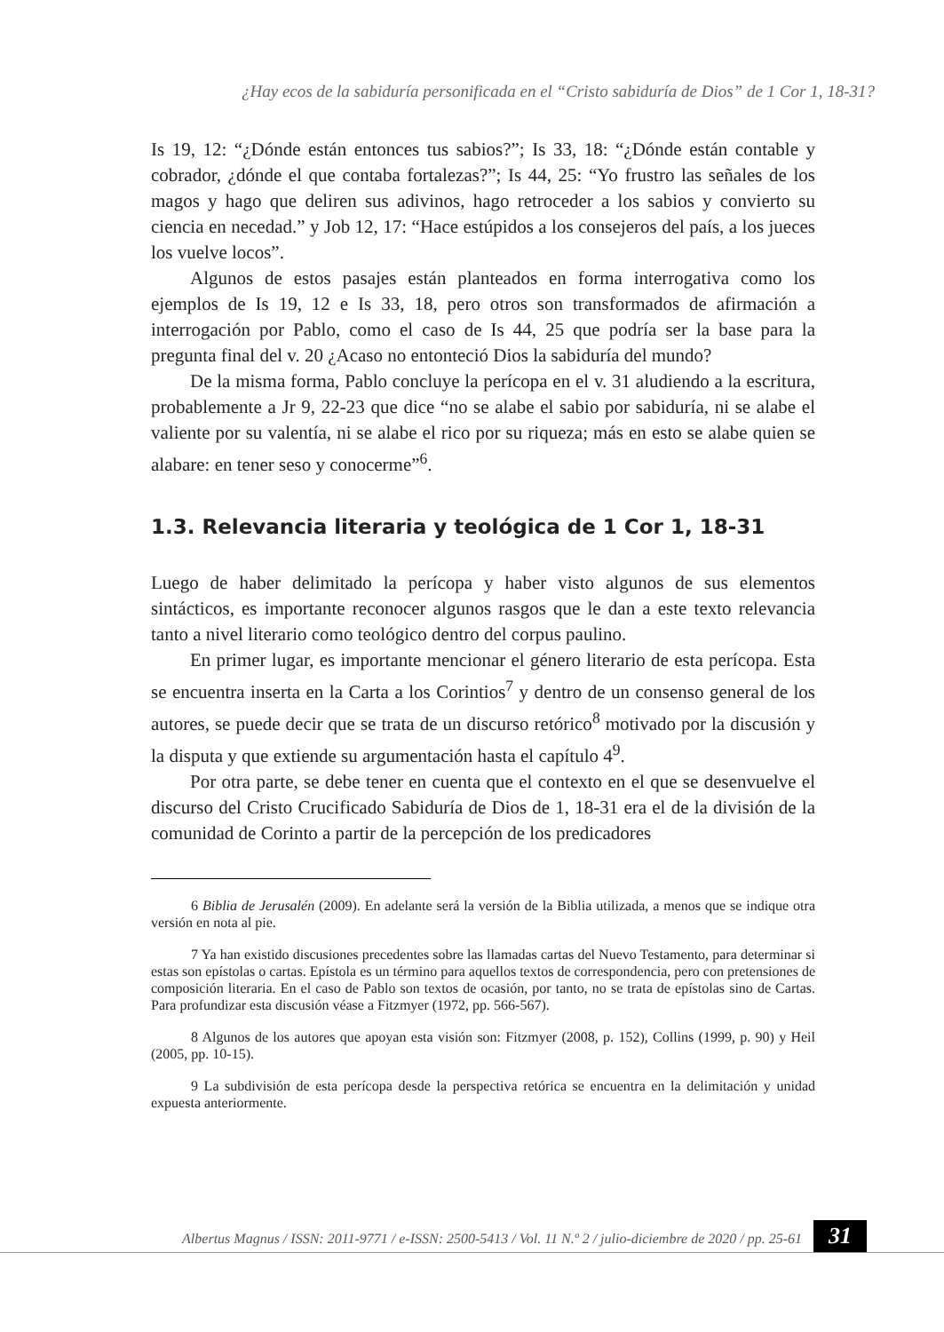¿Hay ecos de la sabiduría personificada en el “Cristo sabiduría de Dios” de 1 Cor 1, 18-31?
Is 19, 12: “¿Dónde están entonces tus sabios?”; Is 33, 18: “¿Dónde están contable y cobrador, ¿dónde el que contaba fortalezas?”; Is 44, 25: “Yo frustro las señales de los magos y hago que deliren sus adivinos, hago retroceder a los sabios y convierto su ciencia en necedad.” y Job 12, 17: “Hace estúpidos a los consejeros del país, a los jueces los vuelve locos”.
Algunos de estos pasajes están planteados en forma interrogativa como los ejemplos de Is 19, 12 e Is 33, 18, pero otros son transformados de afirmación a interrogación por Pablo, como el caso de Is 44, 25 que podría ser la base para la pregunta final del v. 20 ¿Acaso no entonteció Dios la sabiduría del mundo?
De la misma forma, Pablo concluye la perícopa en el v. 31 aludiendo a la escritura, probablemente a Jr 9, 22-23 que dice “no se alabe el sabio por sabiduría, ni se alabe el valiente por su valentía, ni se alabe el rico por su riqueza; más en esto se alabe quien se alabare: en tener seso y conocerme”<sup>6</sup>.
1.3. Relevancia literaria y teológica de 1 Cor 1, 18-31
Luego de haber delimitado la perícopa y haber visto algunos de sus elementos sintácticos, es importante reconocer algunos rasgos que le dan a este texto relevancia tanto a nivel literario como teológico dentro del corpus paulino.
En primer lugar, es importante mencionar el género literario de esta perícopa. Esta se encuentra inserta en la Carta a los Corintios<sup>7</sup> y dentro de un consenso general de los autores, se puede decir que se trata de un discurso retórico<sup>8</sup> motivado por la discusión y la disputa y que extiende su argumentación hasta el capítulo 4<sup>9</sup>.
Por otra parte, se debe tener en cuenta que el contexto en el que se desenvuelve el discurso del Cristo Crucificado Sabiduría de Dios de 1, 18-31 era el de la división de la comunidad de Corinto a partir de la percepción de los predicadores
6 Biblia de Jerusalén (2009). En adelante será la versión de la Biblia utilizada, a menos que se indique otra versión en nota al pie.
7 Ya han existido discusiones precedentes sobre las llamadas cartas del Nuevo Testamento, para determinar si estas son epístolas o cartas. Epístola es un término para aquellos textos de correspondencia, pero con pretensiones de composición literaria. En el caso de Pablo son textos de ocasión, por tanto, no se trata de epístolas sino de Cartas. Para profundizar esta discusión véase a Fitzmyer (1972, pp. 566-567).
8 Algunos de los autores que apoyan esta visión son: Fitzmyer (2008, p. 152), Collins (1999, p. 90) y Heil (2005, pp. 10-15).
9 La subdivisión de esta perícopa desde la perspectiva retórica se encuentra en la delimitación y unidad expuesta anteriormente.
Albertus Magnus / ISSN: 2011-9771 / e-ISSN: 2500-5413 / Vol. 11 N.º 2 / julio-diciembre de 2020 / pp. 25-61
31